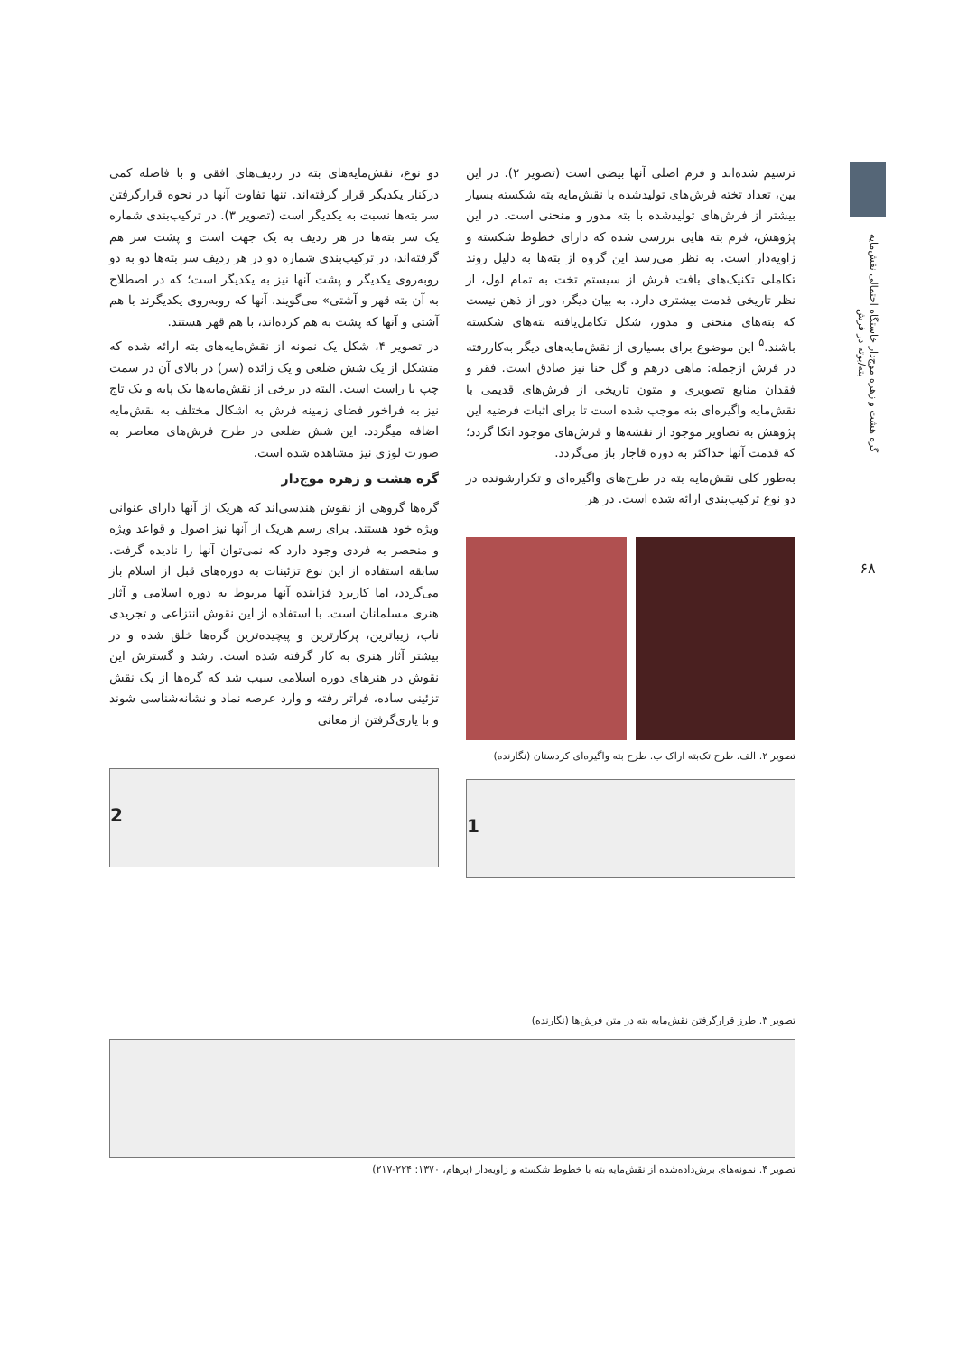گره هشت و زهره موج‌دار خاستگاه احتمالی نقش‌مایه بته/بوته در فرش
۶۸
ترسیم شده‌اند و فرم اصلی آنها بیضی است (تصویر ۲). در این بین، تعداد تخته فرش‌های تولیدشده با نقش‌مایه بته شکسته بسیار بیشتر از فرش‌های تولیدشده با بته مدور و منحنی است. در این پژوهش، فرم بته هایی بررسی شده که دارای خطوط شکسته و زاویه‌دار است. به نظر می‌رسد این گروه از بته‌ها به دلیل روند تکاملی تکنیک‌های بافت فرش از سیستم تخت به تمام لول، از نظر تاریخی قدمت بیشتری دارد. به بیان دیگر، دور از ذهن نیست که بته‌های منحنی و مدور، شکل تکامل‌یافته بته‌های شکسته باشند.<sup>۵</sup> این موضوع برای بسیاری از نقش‌مایه‌های دیگر به‌کاررفته در فرش ازجمله: ماهی درهم و گل حنا نیز صادق است. فقر و فقدان منابع تصویری و متون تاریخی از فرش‌های قدیمی با نقش‌مایه واگیره‌ای بته موجب شده است تا برای اثبات فرضیه این پژوهش به تصاویر موجود از نقشه‌ها و فرش‌های موجود اتکا گردد؛ که قدمت آنها حداکثر به دوره قاجار باز می‌گردد.
به‌طور کلی نقش‌مایه بته در طرح‌های واگیره‌ای و تکرارشونده در دو نوع ترکیب‌بندی ارائه شده است. در هر
تصویر ۲. الف. طرح تک‌بته اراک ب. طرح بته واگیره‌ای کردستان (نگارنده)
1
دو نوع، نقش‌مایه‌های بته در ردیف‌های افقی و با فاصله کمی درکنار یکدیگر قرار گرفته‌اند. تنها تفاوت آنها در نحوه قرارگرفتن سر بته‌ها نسبت به یکدیگر است (تصویر ۳). در ترکیب‌بندی شماره یک سر بته‌ها در هر ردیف به یک جهت است و پشت سر هم گرفته‌اند، در ترکیب‌بندی شماره دو در هر ردیف سر بته‌ها دو به دو روبه‌روی یکدیگر و پشت آنها نیز به یکدیگر است؛ که در اصطلاح به آن بته قهر و آشتی» می‌گویند. آنها که روبه‌روی یکدیگرند با هم آشتی و آنها که پشت به هم کرده‌اند، با هم قهر هستند.
در تصویر ۴، شکل یک نمونه از نقش‌مایه‌های بته ارائه شده که متشکل از یک شش ضلعی و یک زائده (سر) در بالای آن در سمت چپ یا راست است. البته در برخی از نقش‌مایه‌ها یک پایه و یک تاج نیز به فراخور فضای زمینه فرش به اشکال مختلف به نقش‌مایه اضافه میگردد. این شش ضلعی در طرح فرش‌های معاصر به صورت لوزی نیز مشاهده شده است.
گره هشت و زهره موج‌دار
گره‌ها گروهی از نقوش هندسی‌اند که هریک از آنها دارای عنوانی ویژه خود هستند. برای رسم هریک از آنها نیز اصول و قواعد ویژه و منحصر به فردی وجود دارد که نمی‌توان آنها را نادیده گرفت. سابقه استفاده از این نوع تزئینات به دوره‌های قبل از اسلام باز می‌گردد، اما کاربرد فزاینده آنها مربوط به دوره اسلامی و آثار هنری مسلمانان است. با استفاده از این نقوش انتزاعی و تجریدی ناب، زیباترین، پرکارترین و پیچیده‌ترین گره‌ها خلق شده و در بیشتر آثار هنری به کار گرفته شده است. رشد و گسترش این نقوش در هنرهای دوره اسلامی سبب شد که گره‌ها از یک نقش تزئینی ساده، فراتر رفته و وارد عرصه نماد و نشانه‌شناسی شوند و با یاری‌گرفتن از معانی
2
تصویر ۳. طرز قرارگرفتن نقش‌مایه بته در متن فرش‌ها (نگارنده)
تصویر ۴. نمونه‌های برش‌داده‌شده از نقش‌مایه بته با خطوط شکسته و زاویه‌دار (پرهام، ۱۳۷۰: ۲۲۴-۲۱۷)